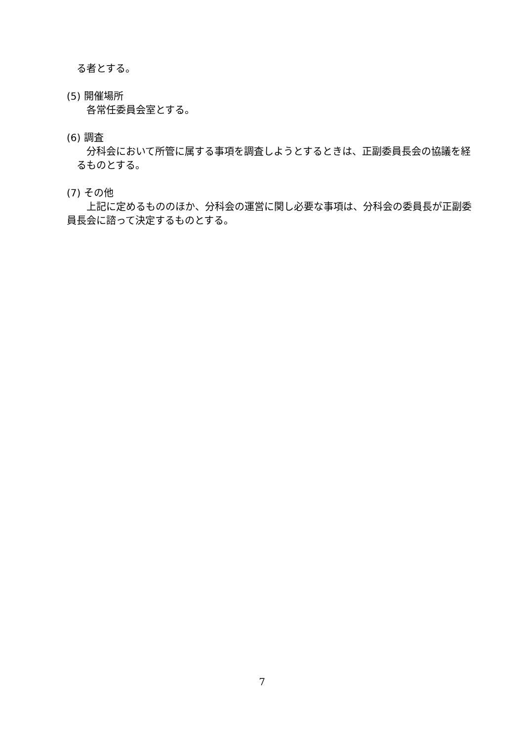る者とする。
(5) 開催場所
各常任委員会室とする。
(6) 調査
分科会において所管に属する事項を調査しようとするときは、正副委員長会の協議を経るものとする。
(7) その他
上記に定めるもののほか、分科会の運営に関し必要な事項は、分科会の委員長が正副委員長会に諮って決定するものとする。
7